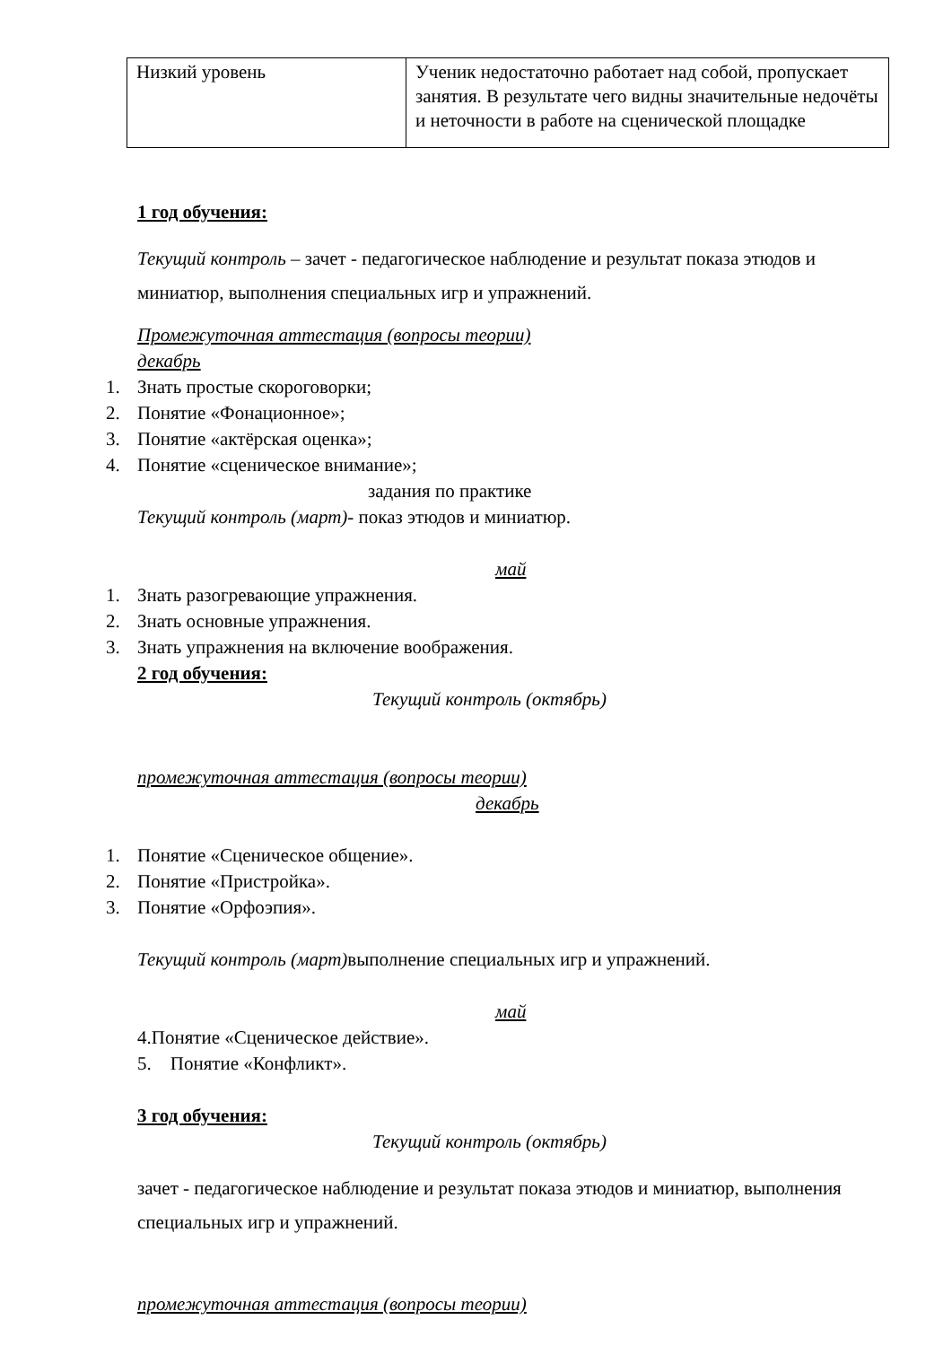| Низкий уровень | Ученик недостаточно работает над собой, пропускает занятия. В результате чего видны значительные недочёты и неточности в работе на сценической площадке |
1 год обучения:
Текущий контроль – зачет - педагогическое наблюдение и результат показа этюдов и миниатюр, выполнения специальных игр и упражнений.
Промежуточная аттестация (вопросы теории)
декабрь
1. Знать простые скороговорки;
2. Понятие «Фонационное»;
3. Понятие «актёрская оценка»;
4. Понятие «сценическое внимание»;
задания по практике
Текущий контроль (март)- показ этюдов и миниатюр.
май
1. Знать разогревающие упражнения.
2. Знать основные упражнения.
3. Знать упражнения на включение воображения.
2 год обучения:
Текущий контроль (октябрь)
промежуточная аттестация (вопросы теории)
декабрь
1. Понятие «Сценическое общение».
2. Понятие «Пристройка».
3. Понятие «Орфоэпия».
Текущий контроль (март) выполнение специальных игр и упражнений.
май
4.Понятие «Сценическое действие».
5. Понятие «Конфликт».
3 год обучения:
Текущий контроль (октябрь)
зачет - педагогическое наблюдение и результат показа этюдов и миниатюр, выполнения специальных игр и упражнений.
промежуточная аттестация (вопросы теории)